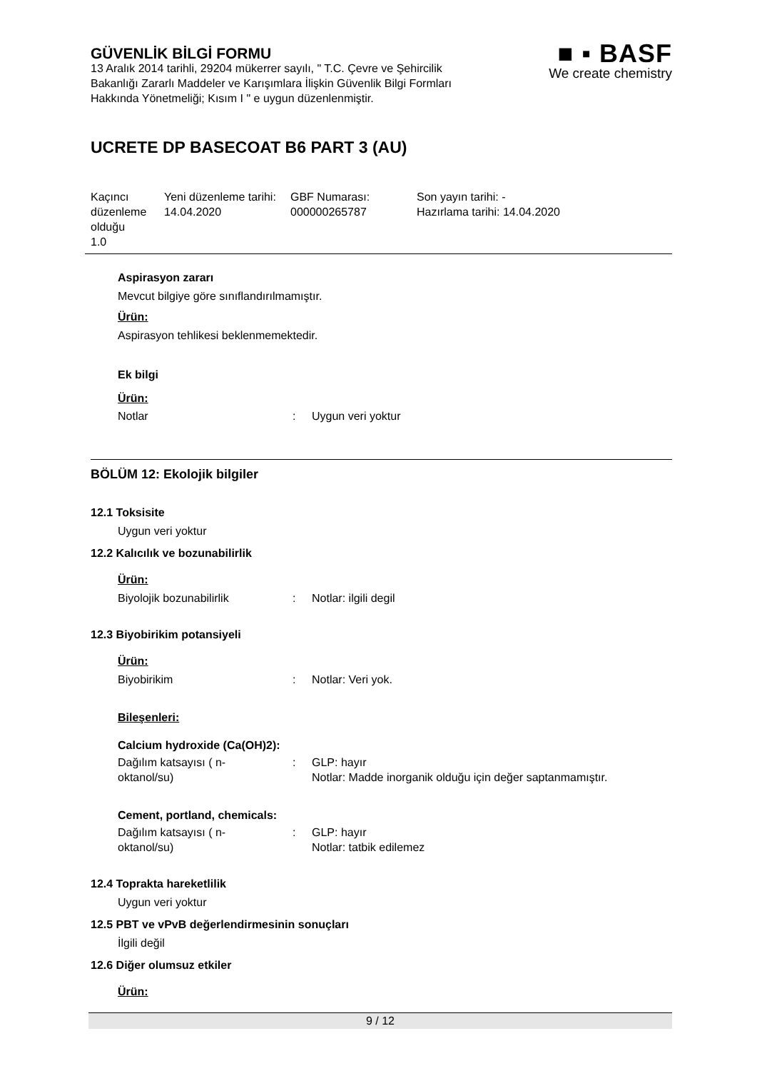■ ▪ BASF
We create chemistry
GÜVENLİK BİLGİ FORMU
13 Aralık 2014 tarihli, 29204 mükerrer sayılı, " T.C. Çevre ve Şehircilik Bakanlığı Zararlı Maddeler ve Karışımlara İlişkin Güvenlik Bilgi Formları Hakkında Yönetmeliği; Kısım I " e uygun düzenlenmiştir.
UCRETE DP BASECOAT B6 PART 3 (AU)
| Kaçıncı düzenleme olduğu 1.0 | Yeni düzenleme tarihi: 14.04.2020 | GBF Numarası: 000000265787 | Son yayın tarihi: - Hazırlama tarihi: 14.04.2020 |
Aspirasyon zararı
Mevcut bilgiye göre sınıflandırılmamıştır.
Ürün:
Aspirasyon tehlikesi beklenmemektedir.
Ek bilgi
Ürün:
| Notlar | : | Uygun veri yoktur |
BÖLÜM 12: Ekolojik bilgiler
12.1 Toksisite
Uygun veri yoktur
12.2 Kalıcılık ve bozunabilirlik
Ürün:
| Biyolojik bozunabilirlik | : | Notlar: ilgili degil |
12.3 Biyobirikim potansiyeli
Ürün:
| Biyobirikim | : | Notlar: Veri yok. |
Bileşenleri:
Calcium hydroxide (Ca(OH)2):
| Dağılım katsayısı ( n-oktanol/su) | : | GLP: hayır Notlar: Madde inorganik olduğu için değer saptanmamıştır. |
Cement, portland, chemicals:
| Dağılım katsayısı ( n-oktanol/su) | : | GLP: hayır Notlar: tatbik edilemez |
12.4 Toprakta hareketlilik
Uygun veri yoktur
12.5 PBT ve vPvB değerlendirmesinin sonuçları
İlgili değil
12.6 Diğer olumsuz etkiler
Ürün:
9 / 12